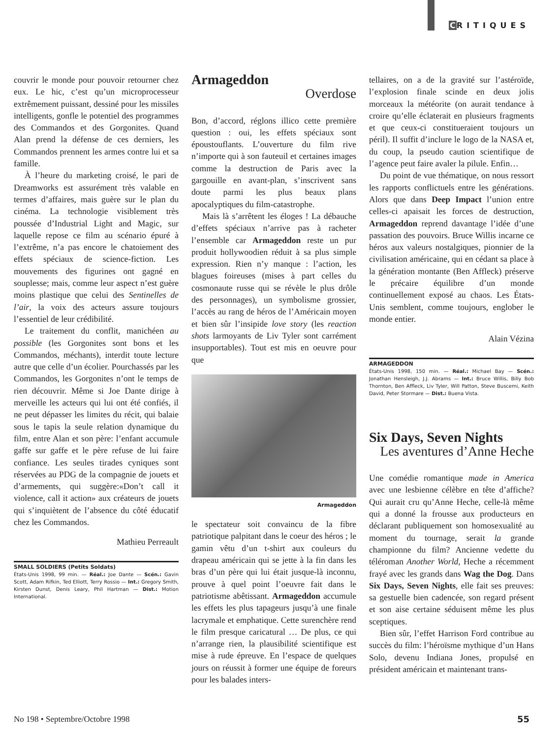CRITIQUES
couvrir le monde pour pouvoir retourner chez eux. Le hic, c’est qu’un microprocesseur extrêmement puissant, dessiné pour les missiles intelligents, gonfle le potentiel des programmes des Commandos et des Gorgonites. Quand Alan prend la défense de ces derniers, les Commandos prennent les armes contre lui et sa famille.
À l’heure du marketing croisé, le pari de Dreamworks est assurément très valable en termes d’affaires, mais guère sur le plan du cinéma. La technologie visiblement très poussée d’Industrial Light and Magic, sur laquelle repose ce film au scénario épuré à l’extrême, n’a pas encore le chatoiement des effets spéciaux de science-fiction. Les mouvements des figurines ont gagné en souplesse; mais, comme leur aspect n’est guère moins plastique que celui des Sentinelles de l’air, la voix des acteurs assure toujours l’essentiel de leur crédibilité.
Le traitement du conflit, manichéen au possible (les Gorgonites sont bons et les Commandos, méchants), interdit toute lecture autre que celle d’un écolier. Pourchassés par les Commandos, les Gorgonites n’ont le temps de rien découvrir. Même si Joe Dante dirige à merveille les acteurs qui lui ont été confiés, il ne peut dépasser les limites du récit, qui balaie sous le tapis la seule relation dynamique du film, entre Alan et son père: l’enfant accumule gaffe sur gaffe et le père refuse de lui faire confiance. Les seules tirades cyniques sont réservées au PDG de la compagnie de jouets et d’armements, qui suggère:«Don’t call it violence, call it action» aux créateurs de jouets qui s’inquiètent de l’absence du côté éducatif chez les Commandos.
Mathieu Perreault
SMALL SOLDIERS (Petits Soldats)
États-Unis 1998, 99 min. — Réal.: Joe Dante — Scén.: Gavin Scott, Adam Rifkin, Ted Elliott, Terry Rossio — Int.: Gregory Smith, Kirsten Dunst, Denis Leary, Phil Hartman — Dist.: Motion International.
Armageddon
Overdose
Bon, d’accord, réglons illico cette première question : oui, les effets spéciaux sont époustouflants. L’ouverture du film rive n’importe qui à son fauteuil et certaines images comme la destruction de Paris avec la gargouille en avant-plan, s’inscrivent sans doute parmi les plus beaux plans apocalyptiques du film-catastrophe.
Mais là s’arrêtent les éloges ! La débauche d’effets spéciaux n’arrive pas à racheter l’ensemble car Armageddon reste un pur produit hollywoodien réduit à sa plus simple expression. Rien n’y manque : l’action, les blagues foireuses (mises à part celles du cosmonaute russe qui se révèle le plus drôle des personnages), un symbolisme grossier, l’accès au rang de héros de l’Américain moyen et bien sûr l’insipide love story (les reaction shots larmoyants de Liv Tyler sont carrément insupportables). Tout est mis en oeuvre pour que
Armageddon
le spectateur soit convaincu de la fibre patriotique palpitant dans le coeur des héros ; le gamin vêtu d’un t-shirt aux couleurs du drapeau américain qui se jette à la fin dans les bras d’un père qui lui était jusque-là inconnu, prouve à quel point l’oeuvre fait dans le patriotisme abêtissant. Armageddon accumule les effets les plus tapageurs jusqu’à une finale lacrymale et emphatique. Cette surenchère rend le film presque caricatural … De plus, ce qui n’arrange rien, la plausibilité scientifique est mise à rude épreuve. En l’espace de quelques jours on réussit à former une équipe de foreurs pour les balades inters-
tellaires, on a de la gravité sur l’astéroïde, l’explosion finale scinde en deux jolis morceaux la météorite (on aurait tendance à croire qu’elle éclaterait en plusieurs fragments et que ceux-ci constitueraient toujours un péril). Il suffit d’inclure le logo de la NASA et, du coup, la pseudo caution scientifique de l’agence peut faire avaler la pilule. Enfin…
Du point de vue thématique, on nous ressort les rapports conflictuels entre les générations. Alors que dans Deep Impact l’union entre celles-ci apaisait les forces de destruction, Armageddon reprend davantage l’idée d’une passation des pouvoirs. Bruce Willis incarne ce héros aux valeurs nostalgiques, pionnier de la civilisation américaine, qui en cédant sa place à la génération montante (Ben Affleck) préserve le précaire équilibre d’un monde continuellement exposé au chaos. Les États-Unis semblent, comme toujours, englober le monde entier.
Alain Vézina
ARMAGEDDON
États-Unis 1998, 150 min. — Réal.: Michael Bay — Scén.: Jonathan Hensleigh, J.J. Abrams — Int.: Bruce Willis, Billy Bob Thornton, Ben Affleck, Liv Tyler, Will Patton, Steve Buscemi, Keith David, Peter Stormare — Dist.: Buena Vista.
Six Days, Seven Nights
Les aventures d’Anne Heche
Une comédie romantique made in America avec une lesbienne célèbre en tête d’affiche? Qui aurait cru qu’Anne Heche, celle-là même qui a donné la frousse aux producteurs en déclarant publiquement son homosexualité au moment du tournage, serait la grande championne du film? Ancienne vedette du téléroman Another World, Heche a récemment frayé avec les grands dans Wag the Dog. Dans Six Days, Seven Nights, elle fait ses preuves: sa gestuelle bien cadencée, son regard présent et son aise certaine séduisent même les plus sceptiques.
Bien sûr, l’effet Harrison Ford contribue au succès du film: l’héroïsme mythique d’un Hans Solo, devenu Indiana Jones, propulsé en président américain et maintenant trans-
No 198 • Septembre/Octobre 1998 55